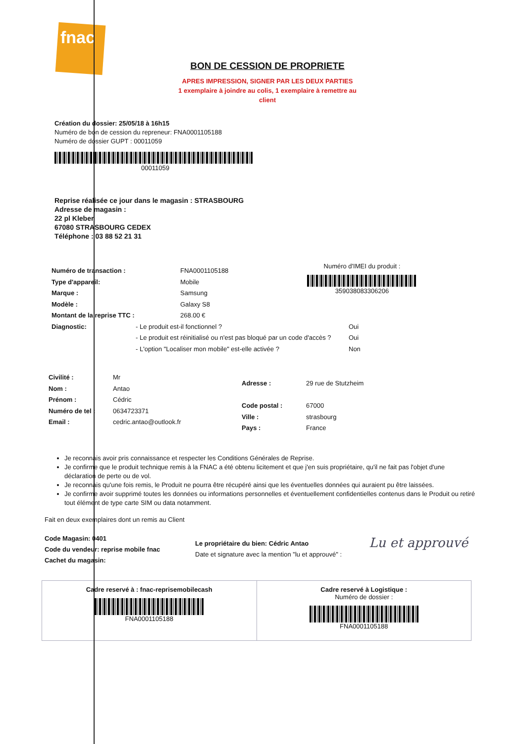fnac
BON DE CESSION DE PROPRIETE
APRES IMPRESSION, SIGNER PAR LES DEUX PARTIES
1 exemplaire à joindre au colis, 1 exemplaire à remettre au client
Création du dossier: 25/05/18 à 16h15
Numéro de bon de cession du repreneur: FNA0001105188
Numéro de dossier GUPT : 00011059
00011059
Reprise réalisée ce jour dans le magasin : STRASBOURG
Adresse de magasin :
22 pl Kleber
67080 STRASBOURG CEDEX
Téléphone : 03 88 52 21 31
Numéro de transaction : FNA0001105188
Type d'appareil: Mobile
Marque : Samsung
Modèle : Galaxy S8
Montant de la reprise TTC : 268.00 €
Diagnostic: - Le produit est-il fonctionnel ?
- Le produit est réinitialisé ou n'est pas bloqué par un code d'accès ?
- L'option "Localiser mon mobile" est-elle activée ? Oui
Oui
Non
Numéro d'IMEI du produit :
359038083306206
Civilité : Mr
Nom : Antao
Prénom : Cédric
Numéro de tel : 0634723371
Email : cedric.antao@outlook.fr
Adresse : 29 rue de Stutzheim
Code postal : 67000
Ville : strasbourg
Pays : France
Je reconnais avoir pris connaissance et respecter les Conditions Générales de Reprise.
Je confirme que le produit technique remis à la FNAC a été obtenu licitement et que j'en suis propriétaire, qu'il ne fait pas l'objet d'une déclaration de perte ou de vol.
Je reconnais qu'une fois remis, le Produit ne pourra être récupéré ainsi que les éventuelles données qui auraient pu être laissées.
Je confirme avoir supprimé toutes les données ou informations personnelles et éventuellement confidentielles contenus dans le Produit ou retiré tout élément de type carte SIM ou data notamment.
Fait en deux exemplaires dont un remis au Client
Code Magasin: 0401
Code du vendeur: reprise mobile fnac
Cachet du magasin:
Le propriétaire du bien: Cédric Antao
Date et signature avec la mention "lu et approuvé" :
Lu et approuvé
Cadre reservé à : fnac-reprisemobilecash
FNA0001105188
Cadre reservé à Logistique :
Numéro de dossier :
FNA0001105188